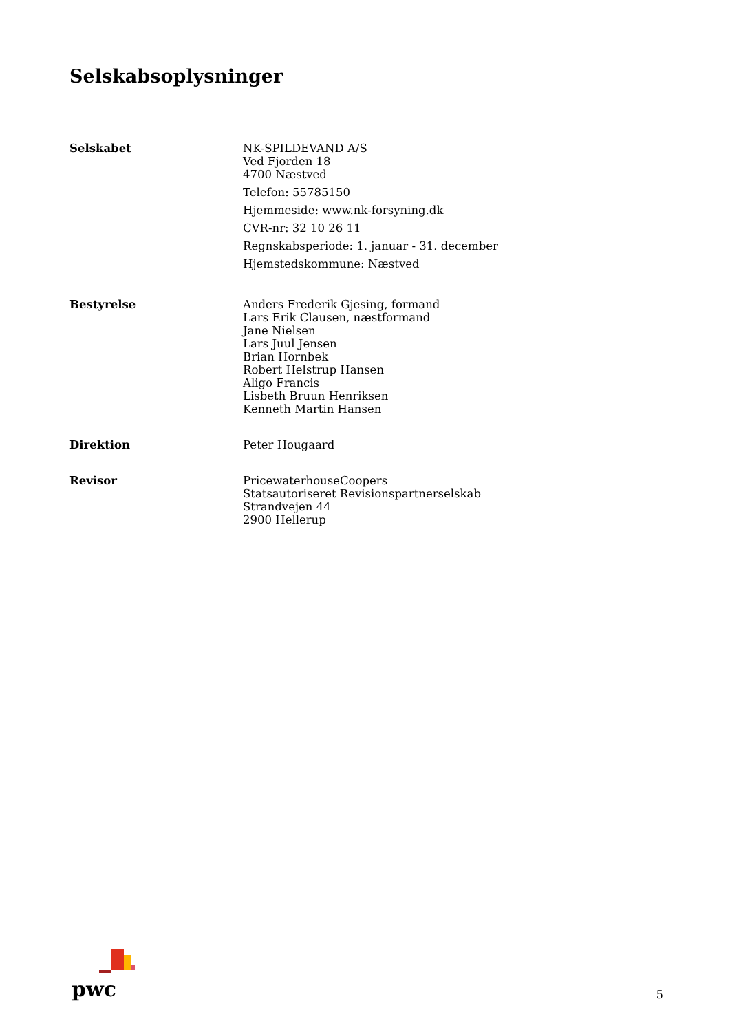Selskabsoplysninger
Selskabet NK-SPILDEVAND A/S
Ved Fjorden 18
4700 Næstved
Telefon: 55785150
Hjemmeside: www.nk-forsyning.dk
CVR-nr: 32 10 26 11
Regnskabsperiode: 1. januar - 31. december
Hjemstedskommune: Næstved
Bestyrelse Anders Frederik Gjesing, formand
Lars Erik Clausen, næstformand
Jane Nielsen
Lars Juul Jensen
Brian Hornbek
Robert Helstrup Hansen
Aligo Francis
Lisbeth Bruun Henriksen
Kenneth Martin Hansen
Direktion Peter Hougaard
Revisor PricewaterhouseCoopers
Statsautoriseret Revisionspartnerselskab
Strandvejen 44
2900 Hellerup
pwc
5